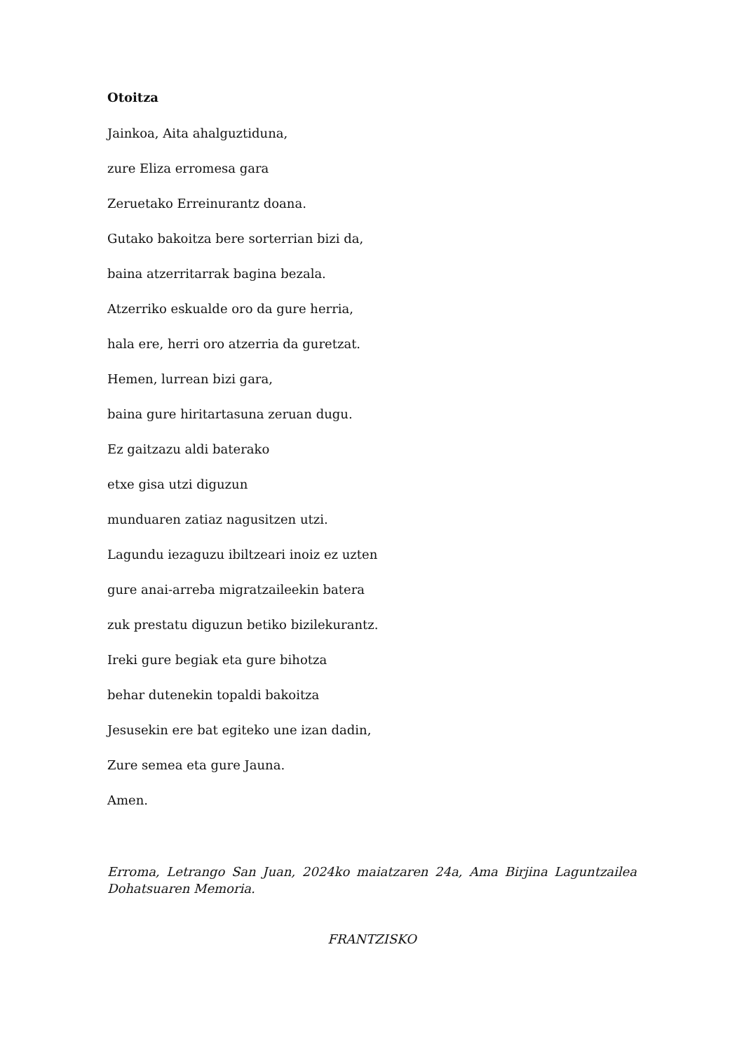Otoitza
Jainkoa, Aita ahalguztiduna,
zure Eliza erromesa gara
Zeruetako Erreinurantz doana.
Gutako bakoitza bere sorterrian bizi da,
baina atzerritarrak bagina bezala.
Atzerriko eskualde oro da gure herria,
hala ere, herri oro atzerria da guretzat.
Hemen, lurrean bizi gara,
baina gure hiritartasuna zeruan dugu.
Ez gaitzazu aldi baterako
etxe gisa utzi diguzun
munduaren zatiaz nagusitzen utzi.
Lagundu iezaguzu ibiltzeari inoiz ez uzten
gure anai-arreba migratzaileekin batera
zuk prestatu diguzun betiko bizilekurantz.
Ireki gure begiak eta gure bihotza
behar dutenekin topaldi bakoitza
Jesusekin ere bat egiteko une izan dadin,
Zure semea eta gure Jauna.
Amen.
Erroma, Letrango San Juan, 2024ko maiatzaren 24a, Ama Birjina Laguntzailea Dohatsuaren Memoria.
FRANTZISKO